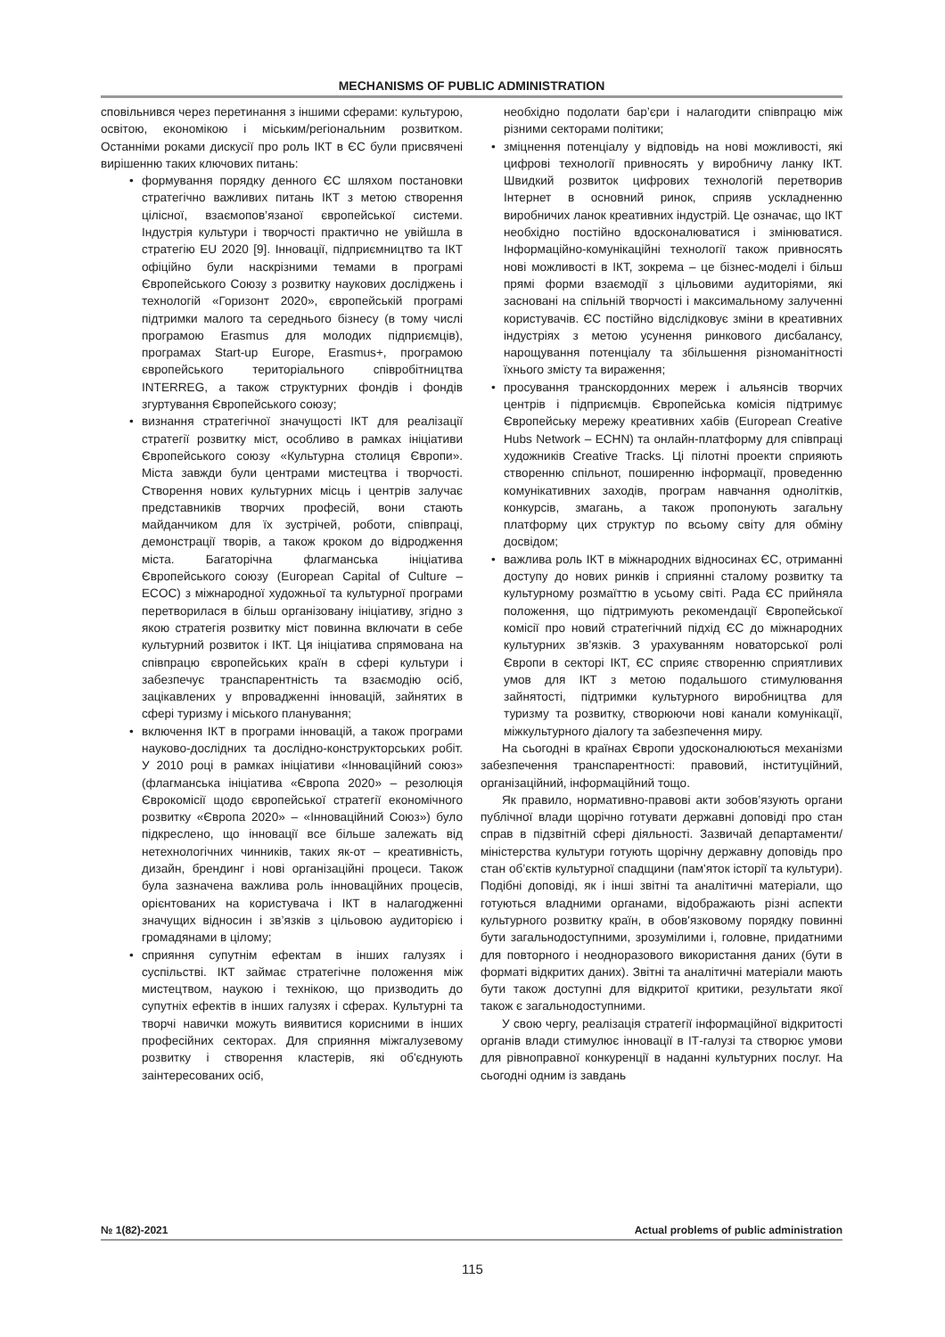MECHANISMS OF PUBLIC ADMINISTRATION
сповільнився через перетинання з іншими сферами: культурою, освітою, економікою і міським/регіональним розвитком. Останніми роками дискусії про роль ІКТ в ЄС були присвячені вирішенню таких ключових питань:
• формування порядку денного ЄС шляхом постановки стратегічно важливих питань ІКТ з метою створення цілісної, взаємопов’язаної європейської системи. Індустрія культури і творчості практично не увійшла в стратегію EU 2020 [9]. Інновації, підприємництво та ІКТ офіційно були наскрізними темами в програмі Європейського Союзу з розвитку наукових досліджень і технологій «Горизонт 2020», європейській програмі підтримки малого та середнього бізнесу (в тому числі програмою Erasmus для молодих підприємців), програмах Start-up Europe, Erasmus+, програмою європейського територіального співробітництва INTERREG, а також структурних фондів і фондів згуртування Європейського союзу;
• визнання стратегічної значущості ІКТ для реалізації стратегії розвитку міст, особливо в рамках ініціативи Європейського союзу «Культурна столиця Європи». Міста завжди були центрами мистецтва і творчості. Створення нових культурних місць і центрів залучає представників творчих професій, вони стають майданчиком для їх зустрічей, роботи, співпраці, демонстрації творів, а також кроком до відродження міста. Багаторічна флагманська ініціатива Європейського союзу (European Capital of Culture – ECOC) з міжнародної художньої та культурної програми перетворилася в більш організовану ініціативу, згідно з якою стратегія розвитку міст повинна включати в себе культурний розвиток і ІКТ. Ця ініціатива спрямована на співпрацю європейських країн в сфері культури і забезпечує транспарентність та взаємодію осіб, зацікавлених у впровадженні інновацій, зайнятих в сфері туризму і міського планування;
• включення ІКТ в програми інновацій, а також програми науково-дослідних та дослідно-конструкторських робіт. У 2010 році в рамках ініціативи «Інноваційний союз» (флагманська ініціатива «Європа 2020» – резолюція Єврокомісії щодо європейської стратегії економічного розвитку «Європа 2020» – «Інноваційний Союз») було підкреслено, що інновації все більше залежать від нетехнологічних чинників, таких як-от – креативність, дизайн, брендинг і нові організаційні процеси. Також була зазначена важлива роль інноваційних процесів, орієнтованих на користувача і ІКТ в налагодженні значущих відносин і зв’язків з цільовою аудиторією і громадянами в цілому;
• сприяння супутнім ефектам в інших галузях і суспільстві. ІКТ займає стратегічне положення між мистецтвом, наукою і технікою, що призводить до супутніх ефектів в інших галузях і сферах. Культурні та творчі навички можуть виявитися корисними в інших професійних секторах. Для сприяння міжгалузевому розвитку і створення кластерів, які об'єднують заінтересованих осіб,
необхідно подолати бар’єри і налагодити співпрацю між різними секторами політики;
• зміцнення потенціалу у відповідь на нові можливості, які цифрові технології привносять у виробничу ланку ІКТ. Швидкий розвиток цифрових технологій перетворив Інтернет в основний ринок, сприяв ускладненню виробничих ланок креативних індустрій. Це означає, що ІКТ необхідно постійно вдосконалюватися і змінюватися. Інформаційно-комунікаційні технології також привносять нові можливості в ІКТ, зокрема – це бізнес-моделі і більш прямі форми взаємодії з цільовими аудиторіями, які засновані на спільній творчості і максимальному залученні користувачів. ЄС постійно відслідковує зміни в креативних індустріях з метою усунення ринкового дисбалансу, нарощування потенціалу та збільшення різноманітності їхнього змісту та вираження;
• просування транскордонних мереж і альянсів творчих центрів і підприємців. Європейська комісія підтримує Європейську мережу креативних хабів (European Creative Hubs Network – ECHN) та онлайн-платформу для співпраці художників Creative Tracks. Ці пілотні проекти сприяють створенню спільнот, поширенню інформації, проведенню комунікативних заходів, програм навчання однолітків, конкурсів, змагань, а також пропонують загальну платформу цих структур по всьому світу для обміну досвідом;
• важлива роль ІКТ в міжнародних відносинах ЄС, отриманні доступу до нових ринків і сприянні сталому розвитку та культурному розмаїттю в усьому світі. Рада ЄС прийняла положення, що підтримують рекомендації Європейської комісії про новий стратегічний підхід ЄС до міжнародних культурних зв’язків. З урахуванням новаторської ролі Європи в секторі ІКТ, ЄС сприяє створенню сприятливих умов для ІКТ з метою подальшого стимулювання зайнятості, підтримки культурного виробництва для туризму та розвитку, створюючи нові канали комунікації, міжкультурного діалогу та забезпечення миру.
На сьогодні в країнах Європи удосконалюються механізми забезпечення транспарентності: правовий, інституційний, організаційний, інформаційний тощо.
Як правило, нормативно-правові акти зобов’язують органи публічної влади щорічно готувати державні доповіді про стан справ в підзвітній сфері діяльності. Зазвичай департаменти/міністерства культури готують щорічну державну доповідь про стан об’єктів культурної спадщини (пам'яток історії та культури). Подібні доповіді, як і інші звітні та аналітичні матеріали, що готуються владними органами, відображають різні аспекти культурного розвитку країн, в обов'язковому порядку повинні бути загальнодоступними, зрозумілими і, головне, придатними для повторного і неодноразового використання даних (бути в форматі відкритих даних). Звітні та аналітичні матеріали мають бути також доступні для відкритої критики, результати якої також є загальнодоступними.
У свою чергу, реалізація стратегії інформаційної відкритості органів влади стимулює інновації в ІТ-галузі та створює умови для рівноправної конкуренції в наданні культурних послуг. На сьогодні одним із завдань
№ 1(82)-2021 Actual problems of public administration
115